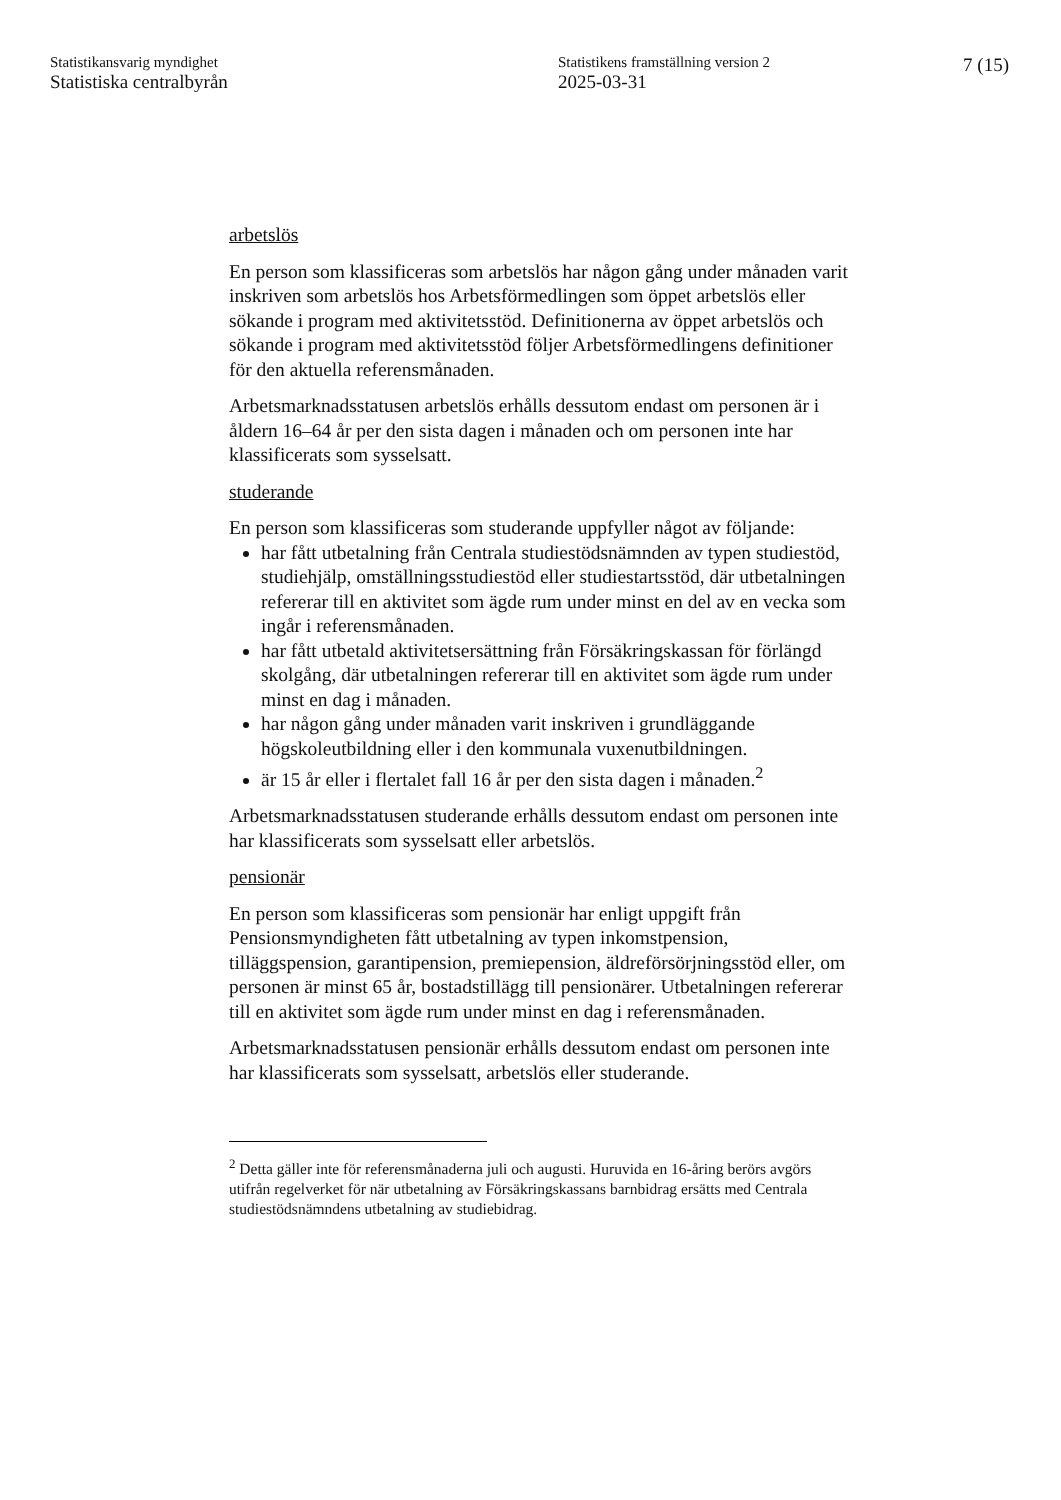Statistikansvarig myndighet
Statistiska centralbyrån
Statistikens framställning version 2
2025-03-31
7 (15)
arbetslös
En person som klassificeras som arbetslös har någon gång under månaden varit inskriven som arbetslös hos Arbetsförmedlingen som öppet arbetslös eller sökande i program med aktivitetsstöd. Definitionerna av öppet arbetslös och sökande i program med aktivitetsstöd följer Arbetsförmedlingens definitioner för den aktuella referensmånaden.
Arbetsmarknadsstatusen arbetslös erhålls dessutom endast om personen är i åldern 16–64 år per den sista dagen i månaden och om personen inte har klassificerats som sysselsatt.
studerande
En person som klassificeras som studerande uppfyller något av följande:
har fått utbetalning från Centrala studiestödsnämnden av typen studiestöd, studiehjälp, omställningsstudiestöd eller studiestarts­stöd, där utbetalningen refererar till en aktivitet som ägde rum under minst en del av en vecka som ingår i referensmånaden.
har fått utbetald aktivitetsersättning från Försäkringskassan för förlängd skolgång, där utbetalningen refererar till en aktivitet som ägde rum under minst en dag i månaden.
har någon gång under månaden varit inskriven i grundläggande högskoleutbildning eller i den kommunala vuxenutbildningen.
är 15 år eller i flertalet fall 16 år per den sista dagen i månaden.<sup>2</sup>
Arbetsmarknadsstatusen studerande erhålls dessutom endast om personen inte har klassificerats som sysselsatt eller arbetslös.
pensionär
En person som klassificeras som pensionär har enligt uppgift från Pensionsmyndigheten fått utbetalning av typen inkomstpension, tilläggspension, garantipension, premiepension, äldreförsörjnings­stöd eller, om personen är minst 65 år, bostadstillägg till pensionärer. Utbetalningen refererar till en aktivitet som ägde rum under minst en dag i referensmånaden.
Arbetsmarknadsstatusen pensionär erhålls dessutom endast om personen inte har klassificerats som sysselsatt, arbetslös eller studerande.
<sup>2</sup> Detta gäller inte för referensmånaderna juli och augusti. Huruvida en 16-åring berörs avgörs utifrån regelverket för när utbetalning av Försäkrings­kassans barnbidrag ersätts med Centrala studiestödsnämndens utbetalning av studiebidrag.